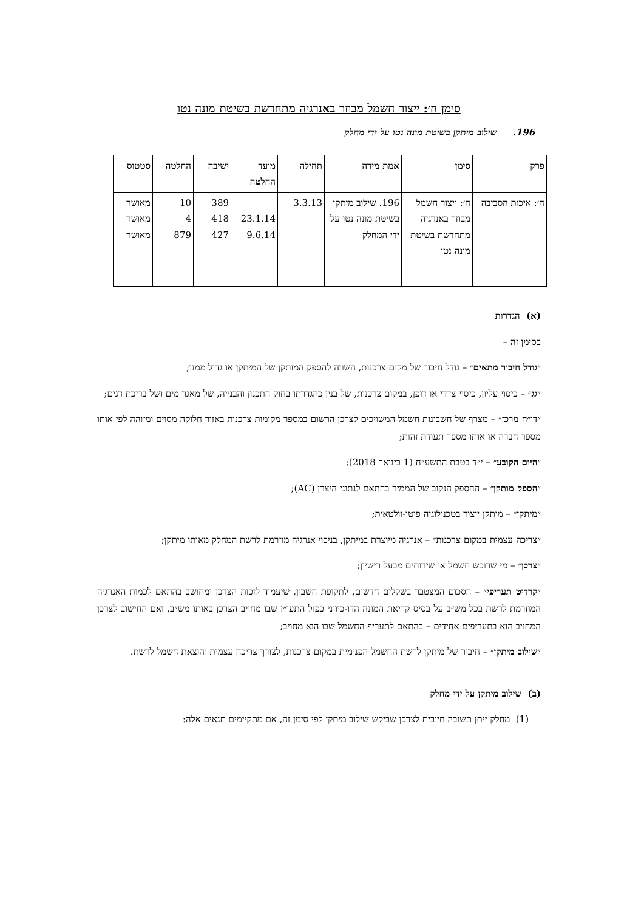סימן ח׳: ייצור חשמל מבוזר באנרגיה מתחדשת בשיטת מונה נטו
196. שילוב מיתקן בשיטת מונה נטו על ידי מחלק
| פרק | סימן | אמת מידה | תחילה | מועד החלטה | ישיבה | החלטה | סטטוס |
| --- | --- | --- | --- | --- | --- | --- | --- |
| ח׳: איכות הסביבה | ח׳: ייצור חשמל מבוזר באנרגיה מתחדשת בשיטת מונה נטו | 196. שילוב מיתקן בשיטת מונה נטו על ידי המחלק | 3.3.13 | 23.1.14 9.6.14 | 389 418 427 | 10 4 879 | מאושר מאושר מאושר |
(א) הגדרות
בסימן זה –
״גודל חיבור מתאים״ – גודל חיבור של מקום צרכנות, השווה להספק המותקן של המיתקן או גדול ממנו;
״גג״ – כיסוי עליון, כיסוי צדדי או דופן, במקום צרכנות, של בנין כהגדרתו בחוק התכנון והבנייה, של מאגר מים ושל בריכת דגים;
״דו״ח מרכז״ – מצרף של חשבונות חשמל המשויכים לצרכן הרשום במספר מקומות צרכנות באזור חלוקה מסוים ומזוהה לפי אותו מספר חברה או אותו מספר תעודת זהות;
״היום הקובע״ – י״ד בטבת התשע״ח (1 בינואר 2018);
״הספק מותקן״ – ההספק הנקוב של הממיר בהתאם לנתוני היצרן (AC);
״מיתקן״ – מיתקן ייצור בטכנולוגיה פוטו-וולטאית;
״צריכה עצמית במקום צרכנות״ – אנרגיה מיוצרת במיתקן, בניכוי אנרגיה מוזרמת לרשת המחלק מאותו מיתקן;
״צרכן״ – מי שרוכש חשמל או שירותים מבעל רישיון;
״קרדיט תעריפי״ – הסכום המצטבר בשקלים חדשים, לתקופת חשבון, שיעמוד לזכות הצרכן ומחושב בהתאם לכמות האנרגיה המוזרמת לרשת בכל מש״ב על בסיס קריאת המונה הדו-כיווני כפול התעו״ז שבו מחויב הצרכן באותו מש״ב, ואם החישוב לצרכן המחויב הוא בתעריפים אחידים – בהתאם לתעריף החשמל שבו הוא מחויב;
״שילוב מיתקן״ – חיבור של מיתקן לרשת החשמל הפנימית במקום צרכנות, לצורך צריכה עצמית והוצאת חשמל לרשת.
(ב) שילוב מיתקן על ידי מחלק
(1) מחלק ייתן תשובה חיובית לצרכן שביקש שילוב מיתקן לפי סימן זה, אם מתקיימים תנאים אלה: